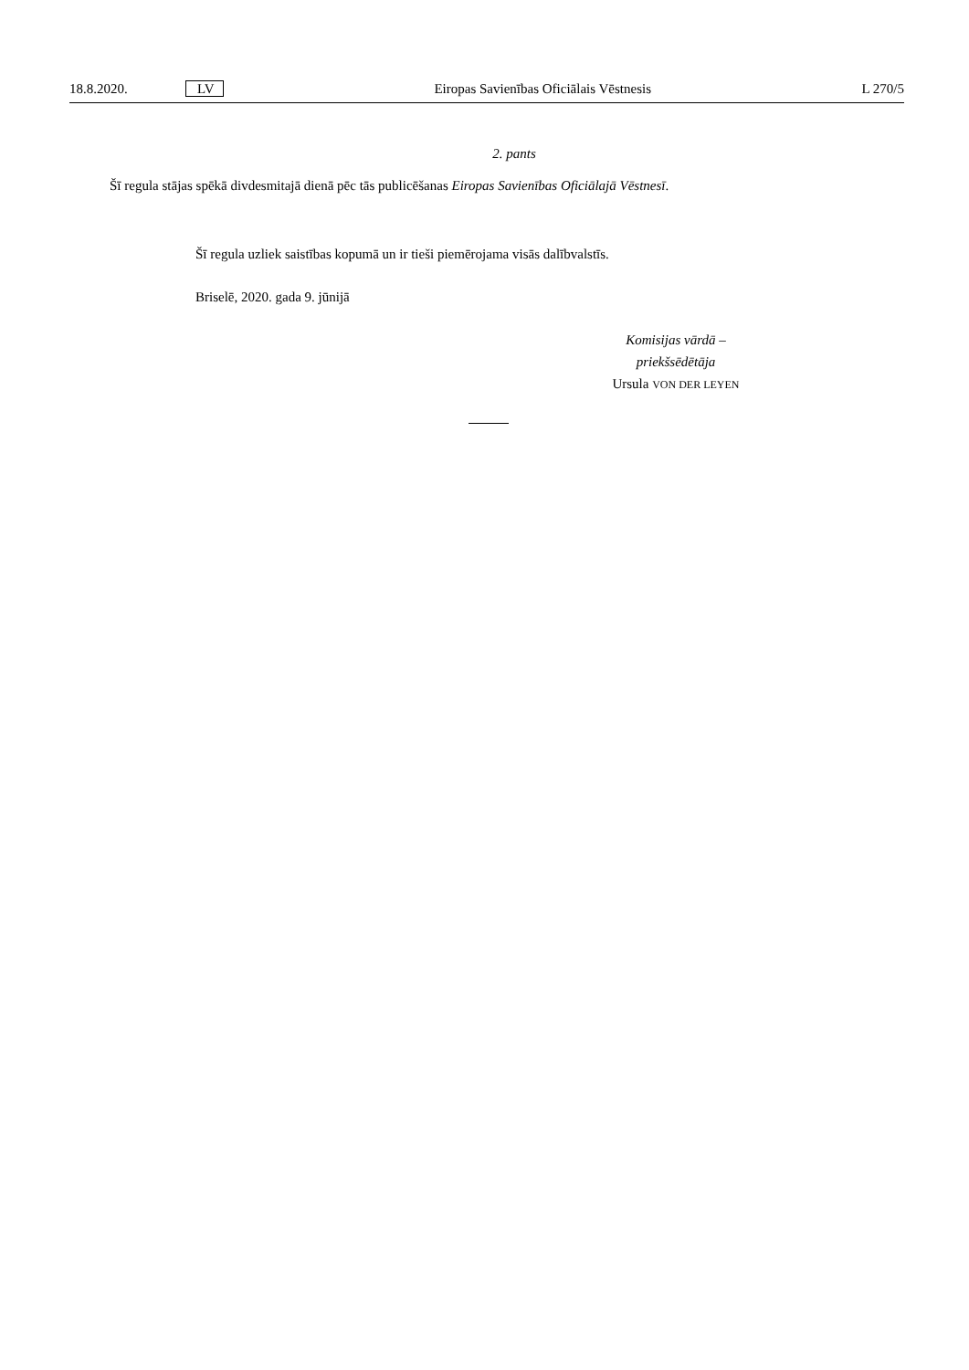18.8.2020. LV Eiropas Savienības Oficiālais Vēstnesis L 270/5
2. pants
Šī regula stājas spēkā divdesmitajā dienā pēc tās publicēšanas Eiropas Savienības Oficiālajā Vēstnesī.
Šī regula uzliek saistības kopumā un ir tieši piemērojama visās dalībvalstīs.
Briselē, 2020. gada 9. jūnijā
Komisijas vārdā –
priekšsēdētāja
Ursula VON DER LEYEN